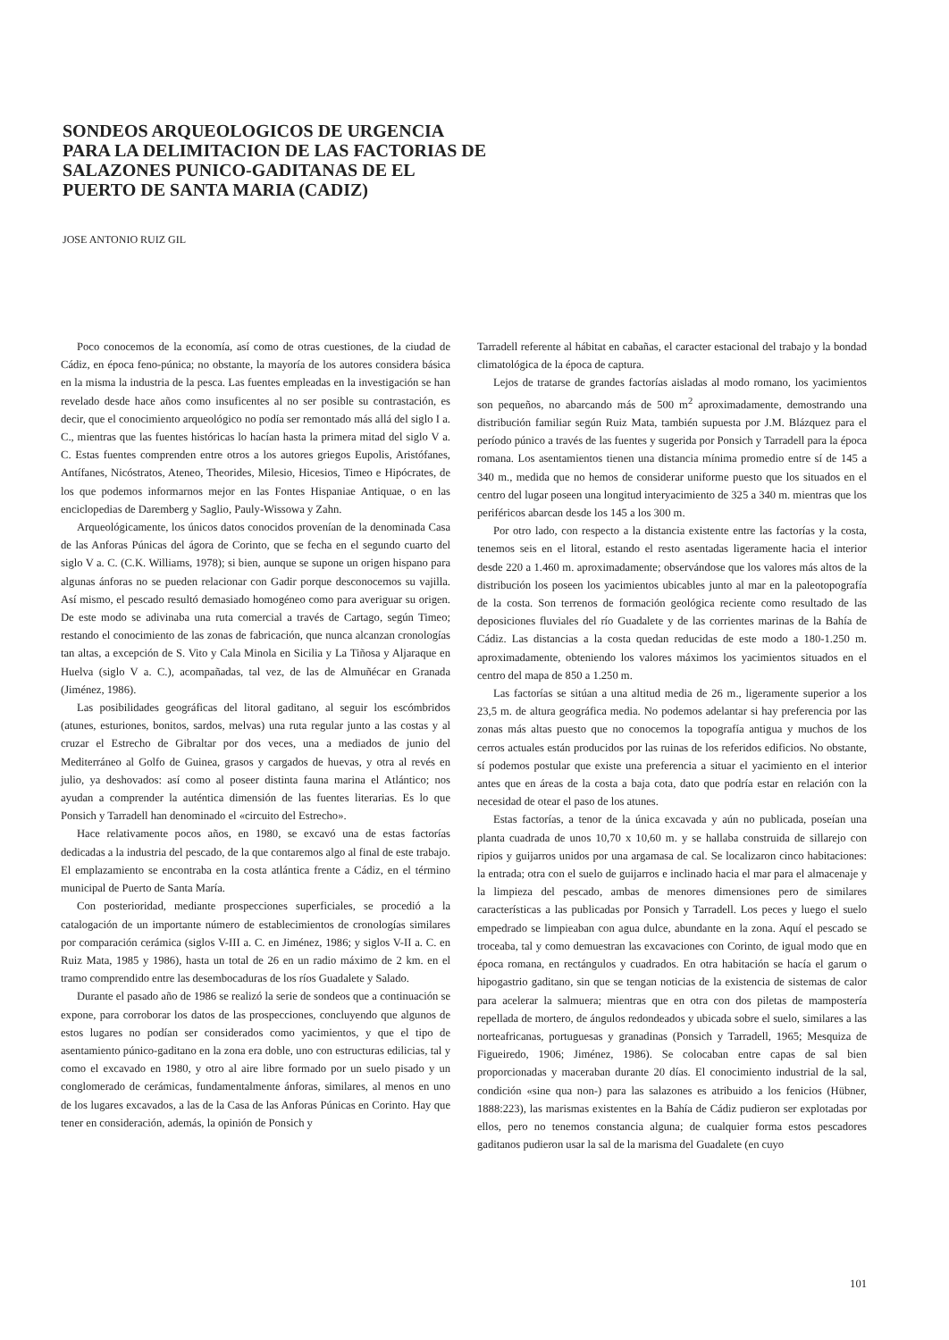SONDEOS ARQUEOLOGICOS DE URGENCIA PARA LA DELIMITACION DE LAS FACTORIAS DE SALAZONES PUNICO-GADITANAS DE EL PUERTO DE SANTA MARIA (CADIZ)
JOSE ANTONIO RUIZ GIL
Poco conocemos de la economía, así como de otras cuestiones, de la ciudad de Cádiz, en época feno-púnica; no obstante, la mayoría de los autores considera básica en la misma la industria de la pesca. Las fuentes empleadas en la investigación se han revelado desde hace años como insuficentes al no ser posible su contrastación, es decir, que el conocimiento arqueológico no podía ser remontado más allá del siglo I a. C., mientras que las fuentes históricas lo hacían hasta la primera mitad del siglo V a. C. Estas fuentes comprenden entre otros a los autores griegos Eupolis, Aristófanes, Antífanes, Nicóstratos, Ateneo, Theorides, Milesio, Hicesios, Timeo e Hipócrates, de los que podemos informarnos mejor en las Fontes Hispaniae Antiquae, o en las enciclopedias de Daremberg y Saglio, Pauly-Wissowa y Zahn.
Arqueológicamente, los únicos datos conocidos provenían de la denominada Casa de las Anforas Púnicas del ágora de Corinto, que se fecha en el segundo cuarto del siglo V a. C. (C.K. Williams, 1978); si bien, aunque se supone un origen hispano para algunas ánforas no se pueden relacionar con Gadir porque desconocemos su vajilla. Así mismo, el pescado resultó demasiado homogéneo como para averiguar su origen. De este modo se adivinaba una ruta comercial a través de Cartago, según Timeo; restando el conocimiento de las zonas de fabricación, que nunca alcanzan cronologías tan altas, a excepción de S. Vito y Cala Minola en Sicilia y La Tiñosa y Aljaraque en Huelva (siglo V a. C.), acompañadas, tal vez, de las de Almuñécar en Granada (Jiménez, 1986).
Las posibilidades geográficas del litoral gaditano, al seguir los escómbridos (atunes, esturiones, bonitos, sardos, melvas) una ruta regular junto a las costas y al cruzar el Estrecho de Gibraltar por dos veces, una a mediados de junio del Mediterráneo al Golfo de Guinea, grasos y cargados de huevas, y otra al revés en julio, ya deshovados: así como al poseer distinta fauna marina el Atlántico; nos ayudan a comprender la auténtica dimensión de las fuentes literarias. Es lo que Ponsich y Tarradell han denominado el «circuito del Estrecho».
Hace relativamente pocos años, en 1980, se excavó una de estas factorías dedicadas a la industria del pescado, de la que contaremos algo al final de este trabajo. El emplazamiento se encontraba en la costa atlántica frente a Cádiz, en el término municipal de Puerto de Santa María.
Con posterioridad, mediante prospecciones superficiales, se procedió a la catalogación de un importante número de establecimientos de cronologías similares por comparación cerámica (siglos V-III a. C. en Jiménez, 1986; y siglos V-II a. C. en Ruiz Mata, 1985 y 1986), hasta un total de 26 en un radio máximo de 2 km. en el tramo comprendido entre las desembocaduras de los ríos Guadalete y Salado.
Durante el pasado año de 1986 se realizó la serie de sondeos que a continuación se expone, para corroborar los datos de las prospecciones, concluyendo que algunos de estos lugares no podían ser considerados como yacimientos, y que el tipo de asentamiento púnico-gaditano en la zona era doble, uno con estructuras edilicias, tal y como el excavado en 1980, y otro al aire libre formado por un suelo pisado y un conglomerado de cerámicas, fundamentalmente ánforas, similares, al menos en uno de los lugares excavados, a las de la Casa de las Anforas Púnicas en Corinto. Hay que tener en consideración, además, la opinión de Ponsich y
Tarradell referente al hábitat en cabañas, el caracter estacional del trabajo y la bondad climatológica de la época de captura.
Lejos de tratarse de grandes factorías aisladas al modo romano, los yacimientos son pequeños, no abarcando más de 500 m<sup>2</sup> aproximadamente, demostrando una distribución familiar según Ruiz Mata, también supuesta por J.M. Blázquez para el período púnico a través de las fuentes y sugerida por Ponsich y Tarradell para la época romana. Los asentamientos tienen una distancia mínima promedio entre sí de 145 a 340 m., medida que no hemos de considerar uniforme puesto que los situados en el centro del lugar poseen una longitud interyacimiento de 325 a 340 m. mientras que los periféricos abarcan desde los 145 a los 300 m.
Por otro lado, con respecto a la distancia existente entre las factorías y la costa, tenemos seis en el litoral, estando el resto asentadas ligeramente hacia el interior desde 220 a 1.460 m. aproximadamente; observándose que los valores más altos de la distribución los poseen los yacimientos ubicables junto al mar en la paleotopografía de la costa. Son terrenos de formación geológica reciente como resultado de las deposiciones fluviales del río Guadalete y de las corrientes marinas de la Bahía de Cádiz. Las distancias a la costa quedan reducidas de este modo a 180-1.250 m. aproximadamente, obteniendo los valores máximos los yacimientos situados en el centro del mapa de 850 a 1.250 m.
Las factorías se sitúan a una altitud media de 26 m., ligeramente superior a los 23,5 m. de altura geográfica media. No podemos adelantar si hay preferencia por las zonas más altas puesto que no conocemos la topografía antigua y muchos de los cerros actuales están producidos por las ruinas de los referidos edificios. No obstante, sí podemos postular que existe una preferencia a situar el yacimiento en el interior antes que en áreas de la costa a baja cota, dato que podría estar en relación con la necesidad de otear el paso de los atunes.
Estas factorías, a tenor de la única excavada y aún no publicada, poseían una planta cuadrada de unos 10,70 x 10,60 m. y se hallaba construida de sillarejo con ripios y guijarros unidos por una argamasa de cal. Se localizaron cinco habitaciones: la entrada; otra con el suelo de guijarros e inclinado hacia el mar para el almacenaje y la limpieza del pescado, ambas de menores dimensiones pero de similares características a las publicadas por Ponsich y Tarradell. Los peces y luego el suelo empedrado se limpieaban con agua dulce, abundante en la zona. Aquí el pescado se troceaba, tal y como demuestran las excavaciones con Corinto, de igual modo que en época romana, en rectángulos y cuadrados. En otra habitación se hacía el garum o hipogastrio gaditano, sin que se tengan noticias de la existencia de sistemas de calor para acelerar la salmuera; mientras que en otra con dos piletas de mampostería repellada de mortero, de ángulos redondeados y ubicada sobre el suelo, similares a las norteafricanas, portuguesas y granadinas (Ponsich y Tarradell, 1965; Mesquiza de Figueiredo, 1906; Jiménez, 1986). Se colocaban entre capas de sal bien proporcionadas y maceraban durante 20 días. El conocimiento industrial de la sal, condición «sine qua non-) para las salazones es atribuido a los fenicios (Hübner, 1888:223), las marismas existentes en la Bahía de Cádiz pudieron ser explotadas por ellos, pero no tenemos constancia alguna; de cualquier forma estos pescadores gaditanos pudieron usar la sal de la marisma del Guadalete (en cuyo
101